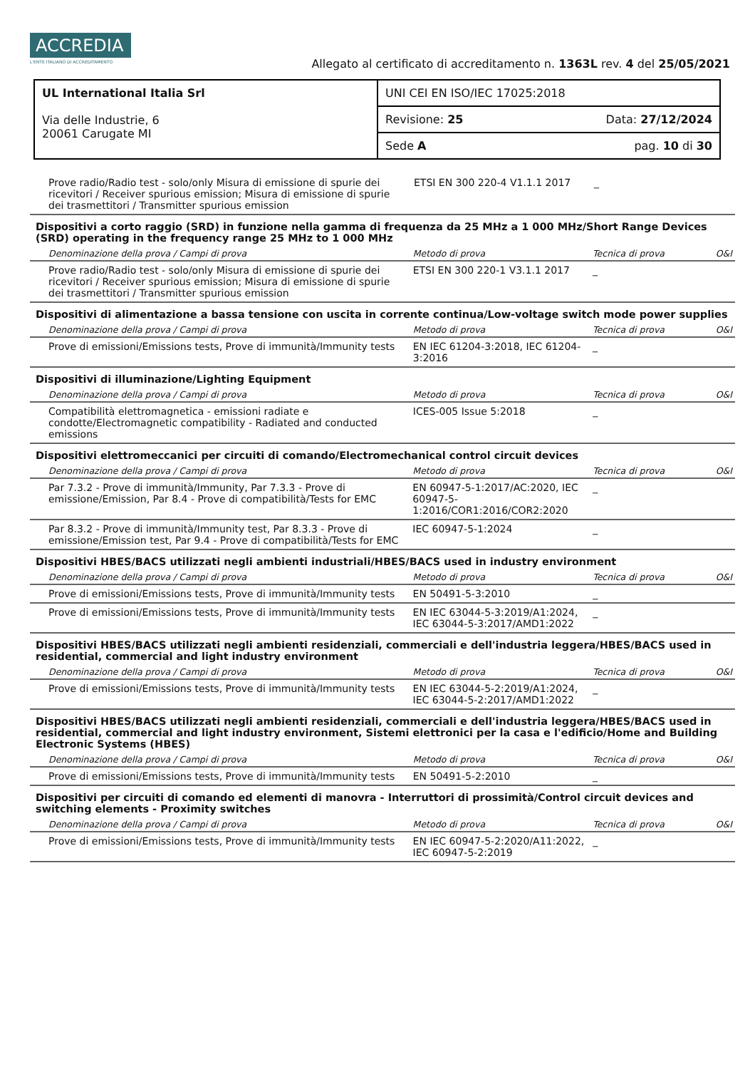ACCREDIA L'ENTE ITALIANO DI ACCREDITAMENTO
Allegato al certificato di accreditamento n. 1363L rev. 4 del 25/05/2021
| UL International Italia Srl Via delle Industrie, 6 20061 Carugate MI | UNI CEI EN ISO/IEC 17025:2018 |
| | Revisione: 25 Data: 27/12/2024 |
| | Sede A pag. 10 di 30 |
| Prove radio/Radio test - solo/only Misura di emissione di spurie dei ricevitori / Receiver spurious emission; Misura di emissione di spurie dei trasmettitori / Transmitter spurious emission | ETSI EN 300 220-4 V1.1.1 2017 | _ | |
Dispositivi a corto raggio (SRD) in funzione nella gamma di frequenza da 25 MHz a 1 000 MHz/Short Range Devices (SRD) operating in the frequency range 25 MHz to 1 000 MHz
| Denominazione della prova / Campi di prova | Metodo di prova | Tecnica di prova | O&I |
| --- | --- | --- | --- |
| Prove radio/Radio test - solo/only Misura di emissione di spurie dei ricevitori / Receiver spurious emission; Misura di emissione di spurie dei trasmettitori / Transmitter spurious emission | ETSI EN 300 220-1 V3.1.1 2017 | _ | |
Dispositivi di alimentazione a bassa tensione con uscita in corrente continua/Low-voltage switch mode power supplies
| Denominazione della prova / Campi di prova | Metodo di prova | Tecnica di prova | O&I |
| --- | --- | --- | --- |
| Prove di emissioni/Emissions tests, Prove di immunità/Immunity tests | EN IEC 61204-3:2018, IEC 61204-3:2016 | _ | |
Dispositivi di illuminazione/Lighting Equipment
| Denominazione della prova / Campi di prova | Metodo di prova | Tecnica di prova | O&I |
| --- | --- | --- | --- |
| Compatibilità elettromagnetica - emissioni radiate e condotte/Electromagnetic compatibility - Radiated and conducted emissions | ICES-005 Issue 5:2018 | _ | |
Dispositivi elettromeccanici per circuiti di comando/Electromechanical control circuit devices
| Denominazione della prova / Campi di prova | Metodo di prova | Tecnica di prova | O&I |
| --- | --- | --- | --- |
| Par 7.3.2 - Prove di immunità/Immunity, Par 7.3.3 - Prove di emissione/Emission, Par 8.4 - Prove di compatibilità/Tests for EMC | EN 60947-5-1:2017/AC:2020, IEC 60947-5-1:2016/COR1:2016/COR2:2020 | _ | |
| Par 8.3.2 - Prove di immunità/Immunity test, Par 8.3.3 - Prove di emissione/Emission test, Par 9.4 - Prove di compatibilità/Tests for EMC | IEC 60947-5-1:2024 | _ | |
Dispositivi HBES/BACS utilizzati negli ambienti industriali/HBES/BACS used in industry environment
| Denominazione della prova / Campi di prova | Metodo di prova | Tecnica di prova | O&I |
| --- | --- | --- | --- |
| Prove di emissioni/Emissions tests, Prove di immunità/Immunity tests | EN 50491-5-3:2010 | _ | |
| Prove di emissioni/Emissions tests, Prove di immunità/Immunity tests | EN IEC 63044-5-3:2019/A1:2024, IEC 63044-5-3:2017/AMD1:2022 | _ | |
Dispositivi HBES/BACS utilizzati negli ambienti residenziali, commerciali e dell'industria leggera/HBES/BACS used in residential, commercial and light industry environment
| Denominazione della prova / Campi di prova | Metodo di prova | Tecnica di prova | O&I |
| --- | --- | --- | --- |
| Prove di emissioni/Emissions tests, Prove di immunità/Immunity tests | EN IEC 63044-5-2:2019/A1:2024, IEC 63044-5-2:2017/AMD1:2022 | _ | |
Dispositivi HBES/BACS utilizzati negli ambienti residenziali, commerciali e dell'industria leggera/HBES/BACS used in residential, commercial and light industry environment, Sistemi elettronici per la casa e l'edificio/Home and Building Electronic Systems (HBES)
| Denominazione della prova / Campi di prova | Metodo di prova | Tecnica di prova | O&I |
| --- | --- | --- | --- |
| Prove di emissioni/Emissions tests, Prove di immunità/Immunity tests | EN 50491-5-2:2010 | _ | |
Dispositivi per circuiti di comando ed elementi di manovra - Interruttori di prossimità/Control circuit devices and switching elements - Proximity switches
| Denominazione della prova / Campi di prova | Metodo di prova | Tecnica di prova | O&I |
| --- | --- | --- | --- |
| Prove di emissioni/Emissions tests, Prove di immunità/Immunity tests | EN IEC 60947-5-2:2020/A11:2022, IEC 60947-5-2:2019 | _ | |